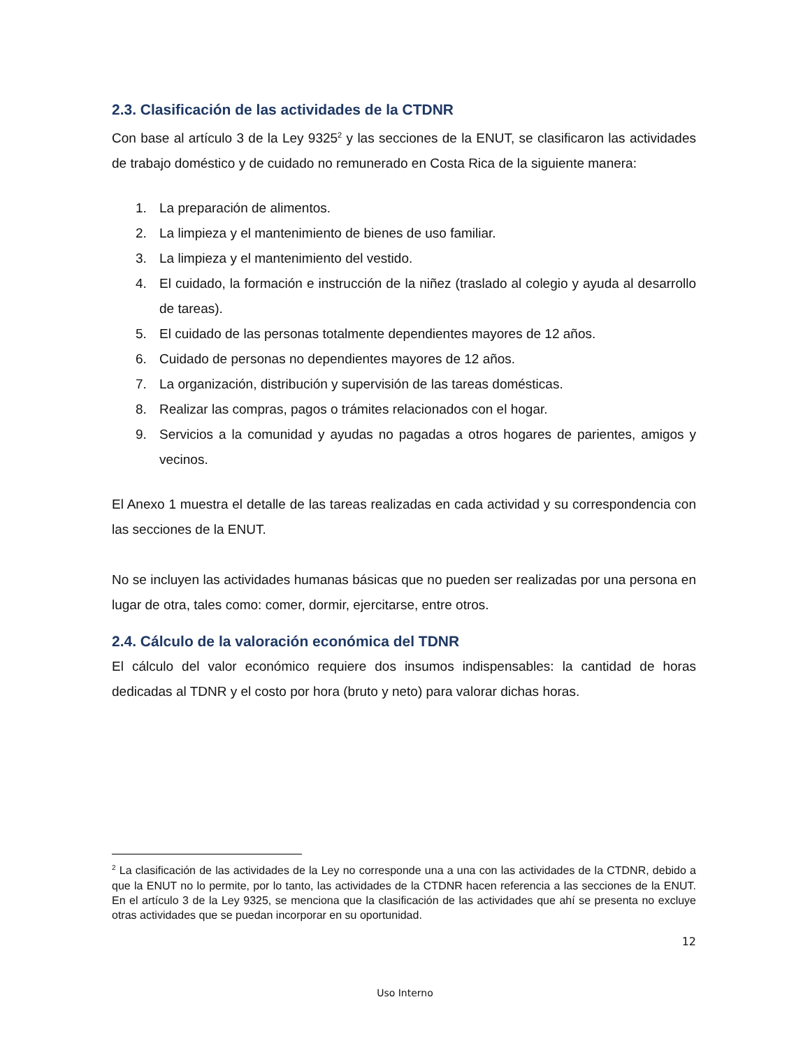2.3. Clasificación de las actividades de la CTDNR
Con base al artículo 3 de la Ley 9325<sup>2</sup> y las secciones de la ENUT, se clasificaron las actividades de trabajo doméstico y de cuidado no remunerado en Costa Rica de la siguiente manera:
1. La preparación de alimentos.
2. La limpieza y el mantenimiento de bienes de uso familiar.
3. La limpieza y el mantenimiento del vestido.
4. El cuidado, la formación e instrucción de la niñez (traslado al colegio y ayuda al desarrollo de tareas).
5. El cuidado de las personas totalmente dependientes mayores de 12 años.
6. Cuidado de personas no dependientes mayores de 12 años.
7. La organización, distribución y supervisión de las tareas domésticas.
8. Realizar las compras, pagos o trámites relacionados con el hogar.
9. Servicios a la comunidad y ayudas no pagadas a otros hogares de parientes, amigos y vecinos.
El Anexo 1 muestra el detalle de las tareas realizadas en cada actividad y su correspondencia con las secciones de la ENUT.
No se incluyen las actividades humanas básicas que no pueden ser realizadas por una persona en lugar de otra, tales como: comer, dormir, ejercitarse, entre otros.
2.4. Cálculo de la valoración económica del TDNR
El cálculo del valor económico requiere dos insumos indispensables: la cantidad de horas dedicadas al TDNR y el costo por hora (bruto y neto) para valorar dichas horas.
<sup>2</sup> La clasificación de las actividades de la Ley no corresponde una a una con las actividades de la CTDNR, debido a que la ENUT no lo permite, por lo tanto, las actividades de la CTDNR hacen referencia a las secciones de la ENUT. En el artículo 3 de la Ley 9325, se menciona que la clasificación de las actividades que ahí se presenta no excluye otras actividades que se puedan incorporar en su oportunidad.
12
Uso Interno